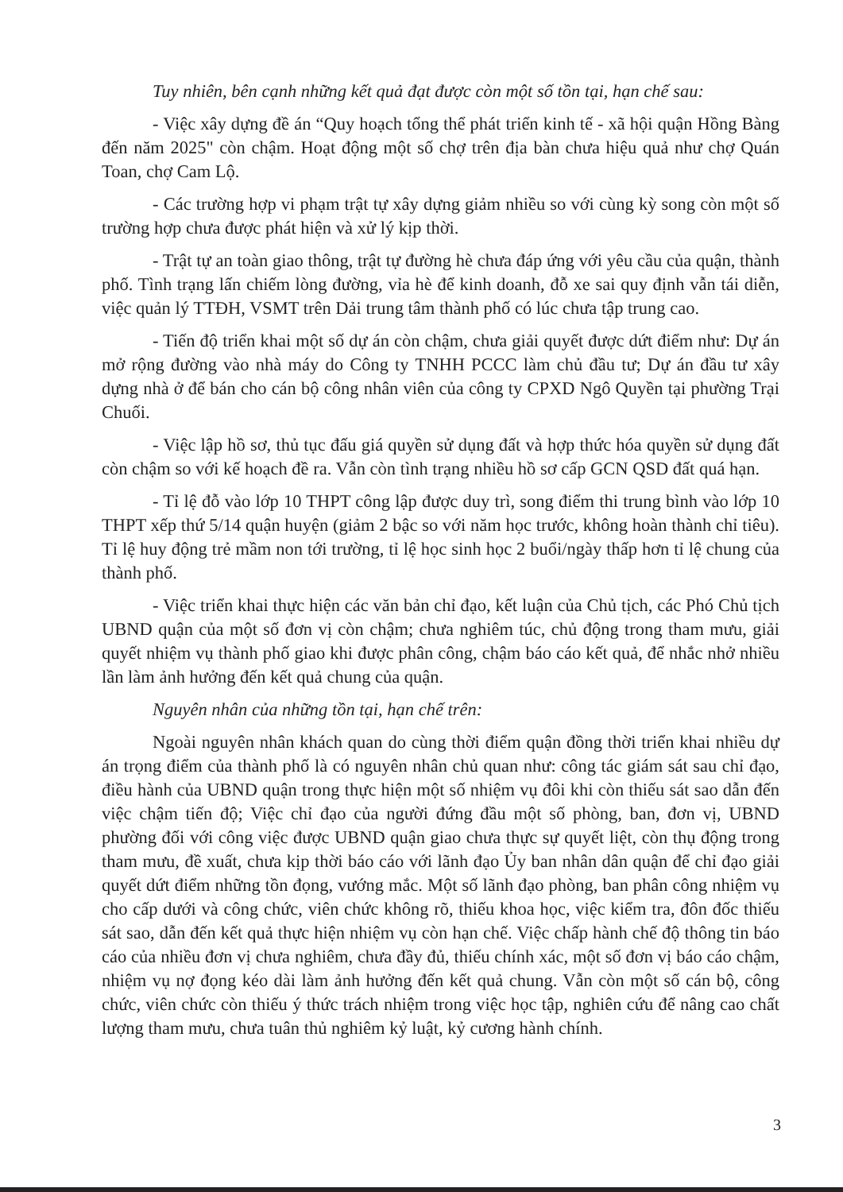Tuy nhiên, bên cạnh những kết quả đạt được còn một số tồn tại, hạn chế sau:
- Việc xây dựng đề án “Quy hoạch tổng thể phát triển kinh tế - xã hội quận Hồng Bàng đến năm 2025" còn chậm. Hoạt động một số chợ trên địa bàn chưa hiệu quả như chợ Quán Toan, chợ Cam Lộ.
- Các trường hợp vi phạm trật tự xây dựng giảm nhiều so với cùng kỳ song còn một số trường hợp chưa được phát hiện và xử lý kịp thời.
- Trật tự an toàn giao thông, trật tự đường hè chưa đáp ứng với yêu cầu của quận, thành phố. Tình trạng lấn chiếm lòng đường, vỉa hè để kinh doanh, đỗ xe sai quy định vẫn tái diễn, việc quản lý TTĐH, VSMT trên Dải trung tâm thành phố có lúc chưa tập trung cao.
- Tiến độ triển khai một số dự án còn chậm, chưa giải quyết được dứt điểm như: Dự án mở rộng đường vào nhà máy do Công ty TNHH PCCC làm chủ đầu tư; Dự án đầu tư xây dựng nhà ở để bán cho cán bộ công nhân viên của công ty CPXD Ngô Quyền tại phường Trại Chuối.
- Việc lập hồ sơ, thủ tục đấu giá quyền sử dụng đất và hợp thức hóa quyền sử dụng đất còn chậm so với kế hoạch đề ra. Vẫn còn tình trạng nhiều hồ sơ cấp GCN QSD đất quá hạn.
- Tỉ lệ đỗ vào lớp 10 THPT công lập được duy trì, song điểm thi trung bình vào lớp 10 THPT xếp thứ 5/14 quận huyện (giảm 2 bậc so với năm học trước, không hoàn thành chỉ tiêu). Tỉ lệ huy động trẻ mầm non tới trường, tỉ lệ học sinh học 2 buổi/ngày thấp hơn tỉ lệ chung của thành phố.
- Việc triển khai thực hiện các văn bản chỉ đạo, kết luận của Chủ tịch, các Phó Chủ tịch UBND quận của một số đơn vị còn chậm; chưa nghiêm túc, chủ động trong tham mưu, giải quyết nhiệm vụ thành phố giao khi được phân công, chậm báo cáo kết quả, để nhắc nhở nhiều lần làm ảnh hưởng đến kết quả chung của quận.
Nguyên nhân của những tồn tại, hạn chế trên:
Ngoài nguyên nhân khách quan do cùng thời điểm quận đồng thời triển khai nhiều dự án trọng điểm của thành phố là có nguyên nhân chủ quan như: công tác giám sát sau chỉ đạo, điều hành của UBND quận trong thực hiện một số nhiệm vụ đôi khi còn thiếu sát sao dẫn đến việc chậm tiến độ; Việc chỉ đạo của người đứng đầu một số phòng, ban, đơn vị, UBND phường đối với công việc được UBND quận giao chưa thực sự quyết liệt, còn thụ động trong tham mưu, đề xuất, chưa kịp thời báo cáo với lãnh đạo Ủy ban nhân dân quận để chỉ đạo giải quyết dứt điểm những tồn đọng, vướng mắc. Một số lãnh đạo phòng, ban phân công nhiệm vụ cho cấp dưới và công chức, viên chức không rõ, thiếu khoa học, việc kiểm tra, đôn đốc thiếu sát sao, dẫn đến kết quả thực hiện nhiệm vụ còn hạn chế. Việc chấp hành chế độ thông tin báo cáo của nhiều đơn vị chưa nghiêm, chưa đầy đủ, thiếu chính xác, một số đơn vị báo cáo chậm, nhiệm vụ nợ đọng kéo dài làm ảnh hưởng đến kết quả chung. Vẫn còn một số cán bộ, công chức, viên chức còn thiếu ý thức trách nhiệm trong việc học tập, nghiên cứu để nâng cao chất lượng tham mưu, chưa tuân thủ nghiêm kỷ luật, kỷ cương hành chính.
3